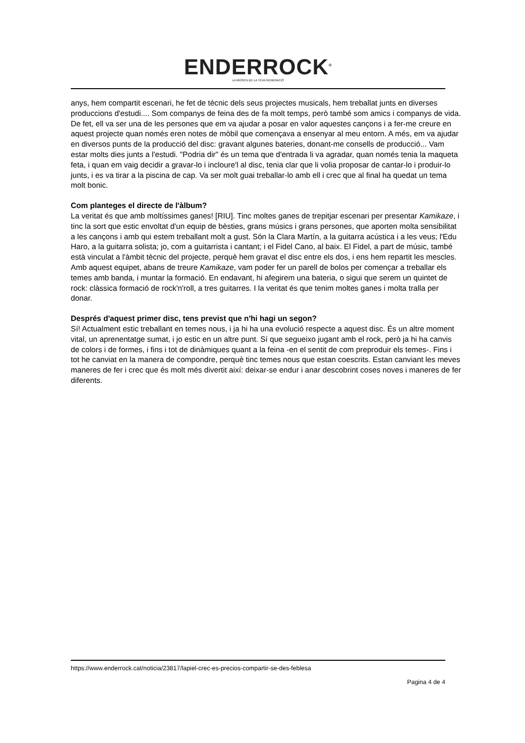ENDERROCK<sup>®</sup>
LA MÚSICA DE LA TEVA GENERACIÓ
anys, hem compartit escenari, he fet de tècnic dels seus projectes musicals, hem treballat junts en diverses produccions d'estudi.... Som companys de feina des de fa molt temps, però també som amics i companys de vida. De fet, ell va ser una de les persones que em va ajudar a posar en valor aquestes cançons i a fer-me creure en aquest projecte quan només eren notes de mòbil que començava a ensenyar al meu entorn. A més, em va ajudar en diversos punts de la producció del disc: gravant algunes bateries, donant-me consells de producció... Vam estar molts dies junts a l'estudi. "Podria dir" és un tema que d'entrada li va agradar, quan només tenia la maqueta feta, i quan em vaig decidir a gravar-lo i incloure'l al disc, tenia clar que li volia proposar de cantar-lo i produir-lo junts, i es va tirar a la piscina de cap. Va ser molt guai treballar-lo amb ell i crec que al final ha quedat un tema molt bonic.
Com planteges el directe de l'àlbum?
La veritat és que amb moltíssimes ganes! [RIU]. Tinc moltes ganes de trepitjar escenari per presentar Kamikaze, i tinc la sort que estic envoltat d'un equip de bèsties, grans músics i grans persones, que aporten molta sensibilitat a les cançons i amb qui estem treballant molt a gust. Són la Clara Martín, a la guitarra acústica i a les veus; l'Edu Haro, a la guitarra solista; jo, com a guitarrista i cantant; i el Fidel Cano, al baix. El Fidel, a part de músic, també està vinculat a l'àmbit tècnic del projecte, perquè hem gravat el disc entre els dos, i ens hem repartit les mescles. Amb aquest equipet, abans de treure Kamikaze, vam poder fer un parell de bolos per començar a treballar els temes amb banda, i muntar la formació. En endavant, hi afegirem una bateria, o sigui que serem un quintet de rock: clàssica formació de rock'n'roll, a tres guitarres. I la veritat és que tenim moltes ganes i molta tralla per donar.
Després d'aquest primer disc, tens previst que n'hi hagi un segon?
Sí! Actualment estic treballant en temes nous, i ja hi ha una evolució respecte a aquest disc. És un altre moment vital, un aprenentatge sumat, i jo estic en un altre punt. Sí que segueixo jugant amb el rock, però ja hi ha canvis de colors i de formes, i fins i tot de dinàmiques quant a la feina -en el sentit de com preproduir els temes-. Fins i tot he canviat en la manera de compondre, perquè tinc temes nous que estan coescrits. Estan canviant les meves maneres de fer i crec que és molt més divertit així: deixar-se endur i anar descobrint coses noves i maneres de fer diferents.
https://www.enderrock.cat/noticia/23817/lapiel-crec-es-precios-compartir-se-des-feblesa
Pagina 4 de 4